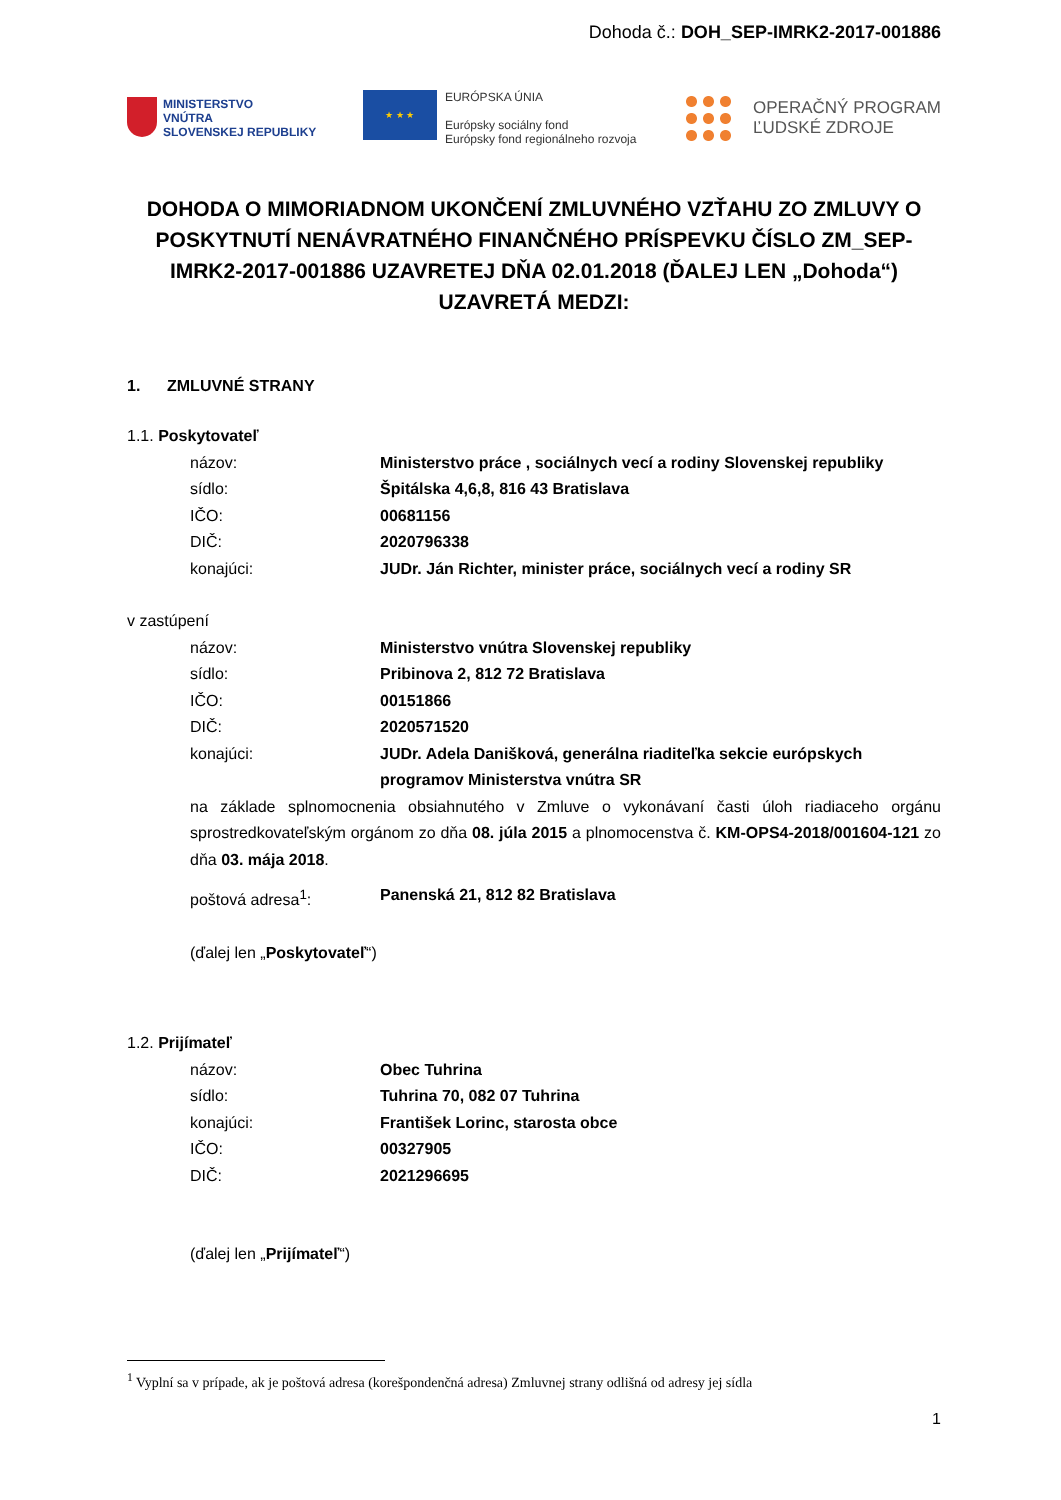Dohoda č.: DOH_SEP-IMRK2-2017-001886
MINISTERSTVO
VNÚTRA
SLOVENSKEJ REPUBLIKY
★ ★ ★
EURÓPSKA ÚNIA
Európsky sociálny fond
Európsky fond regionálneho rozvoja
OPERAČNÝ PROGRAM
ĽUDSKÉ ZDROJE
DOHODA O MIMORIADNOM UKONČENÍ ZMLUVNÉHO VZŤAHU ZO ZMLUVY O POSKYTNUTÍ NENÁVRATNÉHO FINANČNÉHO PRÍSPEVKU ČÍSLO ZM_SEP-IMRK2-2017-001886 UZAVRETEJ DŇA 02.01.2018 (ĎALEJ LEN „Dohoda“) UZAVRETÁ MEDZI:
1. ZMLUVNÉ STRANY
1.1. Poskytovateľ
názov: Ministerstvo práce , sociálnych vecí a rodiny Slovenskej republiky
sídlo: Špitálska 4,6,8, 816 43 Bratislava
IČO: 00681156
DIČ: 2020796338
konajúci: JUDr. Ján Richter, minister práce, sociálnych vecí a rodiny SR
v zastúpení
názov: Ministerstvo vnútra Slovenskej republiky
sídlo: Pribinova 2, 812 72 Bratislava
IČO: 00151866
DIČ: 2020571520
konajúci: JUDr. Adela Danišková, generálna riaditeľka sekcie európskych programov Ministerstva vnútra SR
na základe splnomocnenia obsiahnutého v Zmluve o vykonávaní časti úloh riadiaceho orgánu sprostredkovateľským orgánom zo dňa 08. júla 2015 a plnomocenstva č. KM-OPS4-2018/001604-121 zo dňa 03. mája 2018.
poštová adresa<sup>1</sup>: Panenská 21, 812 82 Bratislava
(ďalej len „Poskytovateľ“)
1.2. Prijímateľ
názov: Obec Tuhrina
sídlo: Tuhrina 70, 082 07 Tuhrina
konajúci: František Lorinc, starosta obce
IČO: 00327905
DIČ: 2021296695
(ďalej len „Prijímateľ“)
<sup>1</sup> Vyplní sa v prípade, ak je poštová adresa (korešpondenčná adresa) Zmluvnej strany odlišná od adresy jej sídla
1